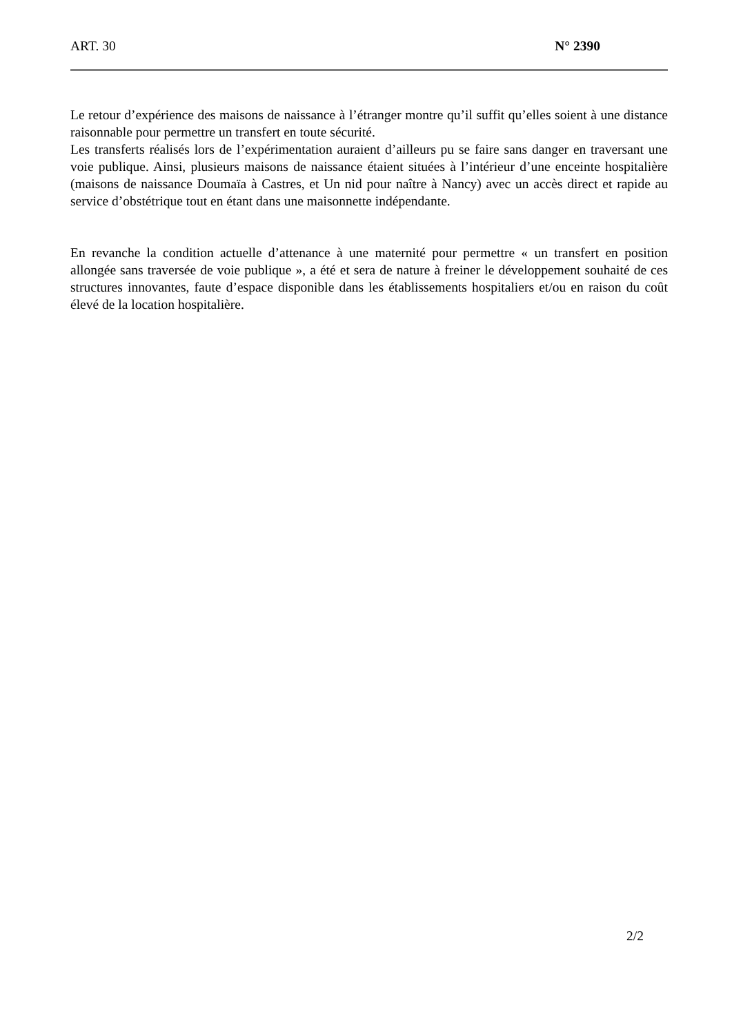ART. 30 N° 2390
Le retour d’expérience des maisons de naissance à l’étranger montre qu’il suffit qu’elles soient à une distance raisonnable pour permettre un transfert en toute sécurité.
Les transferts réalisés lors de l’expérimentation auraient d’ailleurs pu se faire sans danger en traversant une voie publique. Ainsi, plusieurs maisons de naissance étaient situées à l’intérieur d’une enceinte hospitalière (maisons de naissance Doumaïa à Castres, et Un nid pour naître à Nancy) avec un accès direct et rapide au service d’obstétrique tout en étant dans une maisonnette indépendante.
En revanche la condition actuelle d’attenance à une maternité pour permettre « un transfert en position allongée sans traversée de voie publique », a été et sera de nature à freiner le développement souhaité de ces structures innovantes, faute d’espace disponible dans les établissements hospitaliers et/ou en raison du coût élevé de la location hospitalière.
2/2